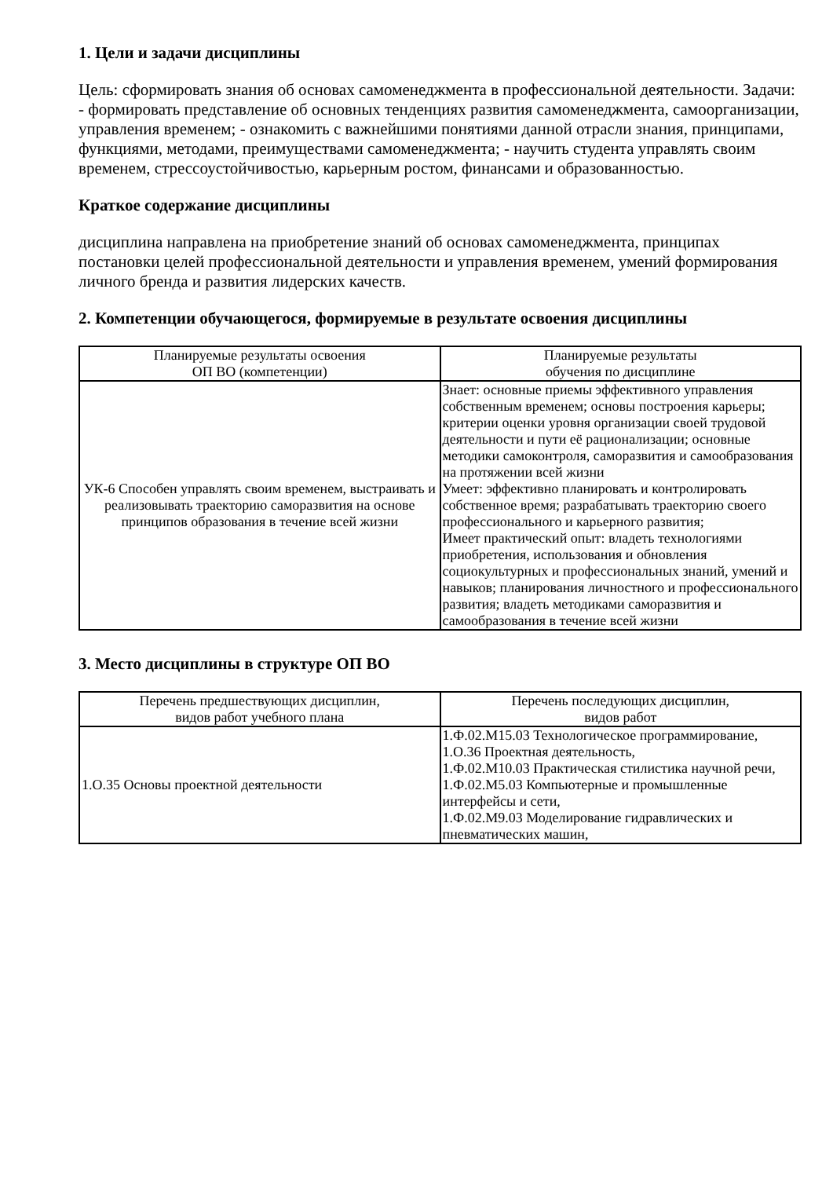1. Цели и задачи дисциплины
Цель: сформировать знания об основах самоменеджмента в профессиональной деятельности. Задачи: - формировать представление об основных тенденциях развития самоменеджмента, самоорганизации, управления временем; - ознакомить с важнейшими понятиями данной отрасли знания, принципами, функциями, методами, преимуществами самоменеджмента; - научить студента управлять своим временем, стрессоустойчивостью, карьерным ростом, финансами и образованностью.
Краткое содержание дисциплины
дисциплина направлена на приобретение знаний об основах самоменеджмента, принципах постановки целей профессиональной деятельности и управления временем, умений формирования личного бренда и развития лидерских качеств.
2. Компетенции обучающегося, формируемые в результате освоения дисциплины
| Планируемые результаты освоения ОП ВО (компетенции) | Планируемые результаты обучения по дисциплине |
| --- | --- |
| УК-6 Способен управлять своим временем, выстраивать и реализовывать траекторию саморазвития на основе принципов образования в течение всей жизни | Знает: основные приемы эффективного управления собственным временем; основы построения карьеры; критерии оценки уровня организации своей трудовой деятельности и пути её рационализации; основные методики самоконтроля, саморазвития и самообразования на протяжении всей жизни Умеет: эффективно планировать и контролировать собственное время; разрабатывать траекторию своего профессионального и карьерного развития; Имеет практический опыт: владеть технологиями приобретения, использования и обновления социокультурных и профессиональных знаний, умений и навыков; планирования личностного и профессионального развития; владеть методиками саморазвития и самообразования в течение всей жизни |
3. Место дисциплины в структуре ОП ВО
| Перечень предшествующих дисциплин, видов работ учебного плана | Перечень последующих дисциплин, видов работ |
| --- | --- |
| 1.О.35 Основы проектной деятельности | 1.Ф.02.М15.03 Технологическое программирование, 1.О.36 Проектная деятельность, 1.Ф.02.М10.03 Практическая стилистика научной речи, 1.Ф.02.М5.03 Компьютерные и промышленные интерфейсы и сети, 1.Ф.02.М9.03 Моделирование гидравлических и пневматических машин, |